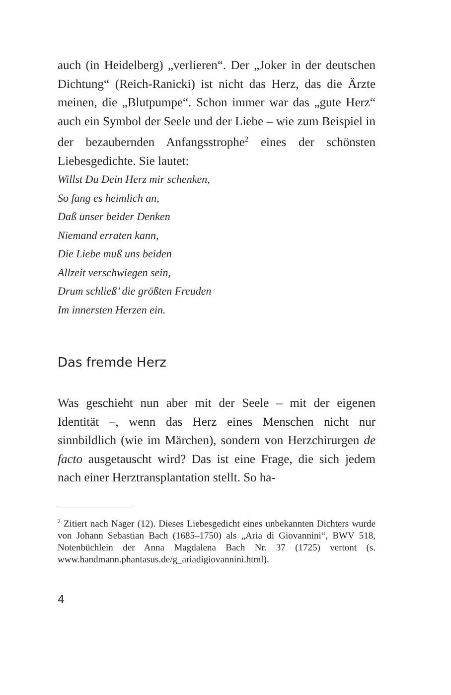auch (in Heidelberg) „verlieren“. Der „Joker in der deutschen Dichtung“ (Reich-Ranicki) ist nicht das Herz, das die Ärzte meinen, die „Blutpumpe“. Schon immer war das „gute Herz“ auch ein Symbol der Seele und der Liebe – wie zum Beispiel in der bezaubernden Anfangs­strophe<sup>2</sup> eines der schönsten Liebesgedichte. Sie lautet:
Willst Du Dein Herz mir schenken,
So fang es heimlich an,
Daß unser beider Denken
Niemand erraten kann,
Die Liebe muß uns beiden
Allzeit verschwiegen sein,
Drum schließ’ die größten Freuden
Im innersten Herzen ein.
Das fremde Herz
Was geschieht nun aber mit der Seele – mit der eigenen Identität –, wenn das Herz eines Menschen nicht nur sinnbildlich (wie im Märchen), sondern von Herzchirur­gen de facto ausgetauscht wird? Das ist eine Frage, die sich jedem nach einer Herztransplantation stellt. So ha-
<sup>2</sup> Zitiert nach Nager (12). Dieses Liebesgedicht eines unbekannten Dichters wurde von Johann Sebastian Bach (1685–1750) als „Aria di Giovannini“, BWV 518, Notenbüchlein der Anna Magdalena Bach Nr. 37 (1725) vertont (s. www.handmann.phantasus.de/g_ariadigiovannini.html).
4